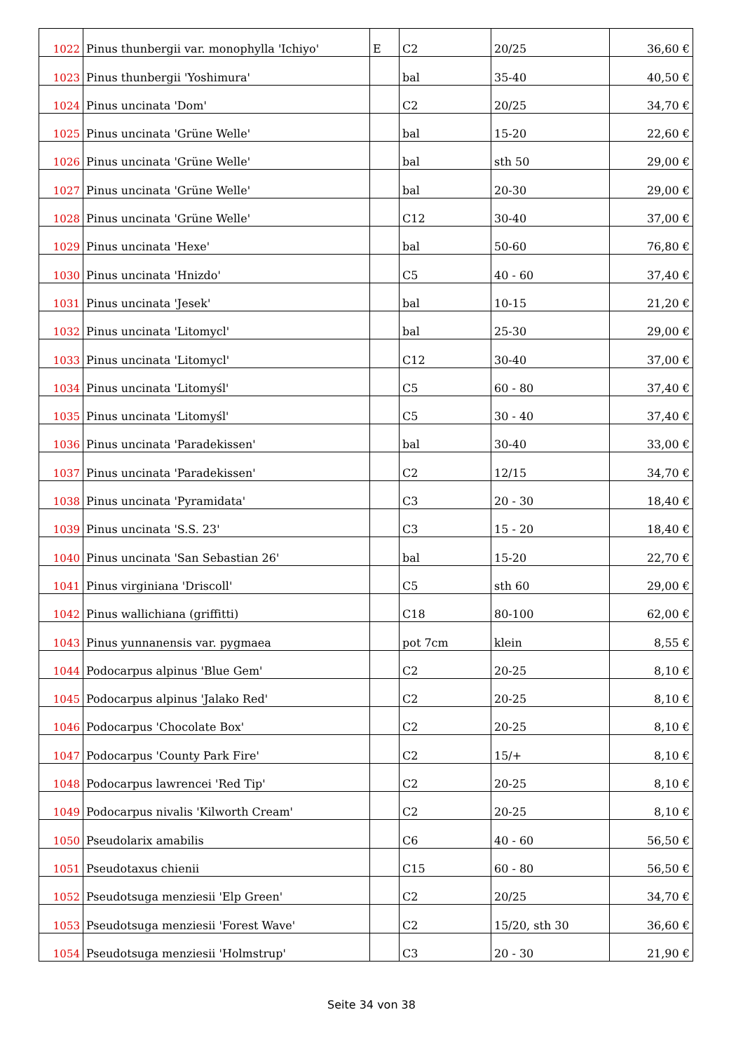| 1022 | Pinus thunbergii var. monophylla 'Ichiyo' | E | C2 | 20/25 | 36,60 € |
| 1023 | Pinus thunbergii 'Yoshimura' | | bal | 35-40 | 40,50 € |
| 1024 | Pinus uncinata 'Dom' | | C2 | 20/25 | 34,70 € |
| 1025 | Pinus uncinata 'Grüne Welle' | | bal | 15-20 | 22,60 € |
| 1026 | Pinus uncinata 'Grüne Welle' | | bal | sth 50 | 29,00 € |
| 1027 | Pinus uncinata 'Grüne Welle' | | bal | 20-30 | 29,00 € |
| 1028 | Pinus uncinata 'Grüne Welle' | | C12 | 30-40 | 37,00 € |
| 1029 | Pinus uncinata 'Hexe' | | bal | 50-60 | 76,80 € |
| 1030 | Pinus uncinata 'Hnizdo' | | C5 | 40 - 60 | 37,40 € |
| 1031 | Pinus uncinata 'Jesek' | | bal | 10-15 | 21,20 € |
| 1032 | Pinus uncinata 'Litomycl' | | bal | 25-30 | 29,00 € |
| 1033 | Pinus uncinata 'Litomycl' | | C12 | 30-40 | 37,00 € |
| 1034 | Pinus uncinata 'Litomyśl' | | C5 | 60 - 80 | 37,40 € |
| 1035 | Pinus uncinata 'Litomyśl' | | C5 | 30 - 40 | 37,40 € |
| 1036 | Pinus uncinata 'Paradekissen' | | bal | 30-40 | 33,00 € |
| 1037 | Pinus uncinata 'Paradekissen' | | C2 | 12/15 | 34,70 € |
| 1038 | Pinus uncinata 'Pyramidata' | | C3 | 20 - 30 | 18,40 € |
| 1039 | Pinus uncinata 'S.S. 23' | | C3 | 15 - 20 | 18,40 € |
| 1040 | Pinus uncinata 'San Sebastian 26' | | bal | 15-20 | 22,70 € |
| 1041 | Pinus virginiana 'Driscoll' | | C5 | sth 60 | 29,00 € |
| 1042 | Pinus wallichiana (griffitti) | | C18 | 80-100 | 62,00 € |
| 1043 | Pinus yunnanensis var. pygmaea | | pot 7cm | klein | 8,55 € |
| 1044 | Podocarpus alpinus 'Blue Gem' | | C2 | 20-25 | 8,10 € |
| 1045 | Podocarpus alpinus 'Jalako Red' | | C2 | 20-25 | 8,10 € |
| 1046 | Podocarpus 'Chocolate Box' | | C2 | 20-25 | 8,10 € |
| 1047 | Podocarpus 'County Park Fire' | | C2 | 15/+ | 8,10 € |
| 1048 | Podocarpus lawrencei 'Red Tip' | | C2 | 20-25 | 8,10 € |
| 1049 | Podocarpus nivalis 'Kilworth Cream' | | C2 | 20-25 | 8,10 € |
| 1050 | Pseudolarix amabilis | | C6 | 40 - 60 | 56,50 € |
| 1051 | Pseudotaxus chienii | | C15 | 60 - 80 | 56,50 € |
| 1052 | Pseudotsuga menziesii 'Elp Green' | | C2 | 20/25 | 34,70 € |
| 1053 | Pseudotsuga menziesii 'Forest Wave' | | C2 | 15/20, sth 30 | 36,60 € |
| 1054 | Pseudotsuga menziesii 'Holmstrup' | | C3 | 20 - 30 | 21,90 € |
Seite 34 von 38